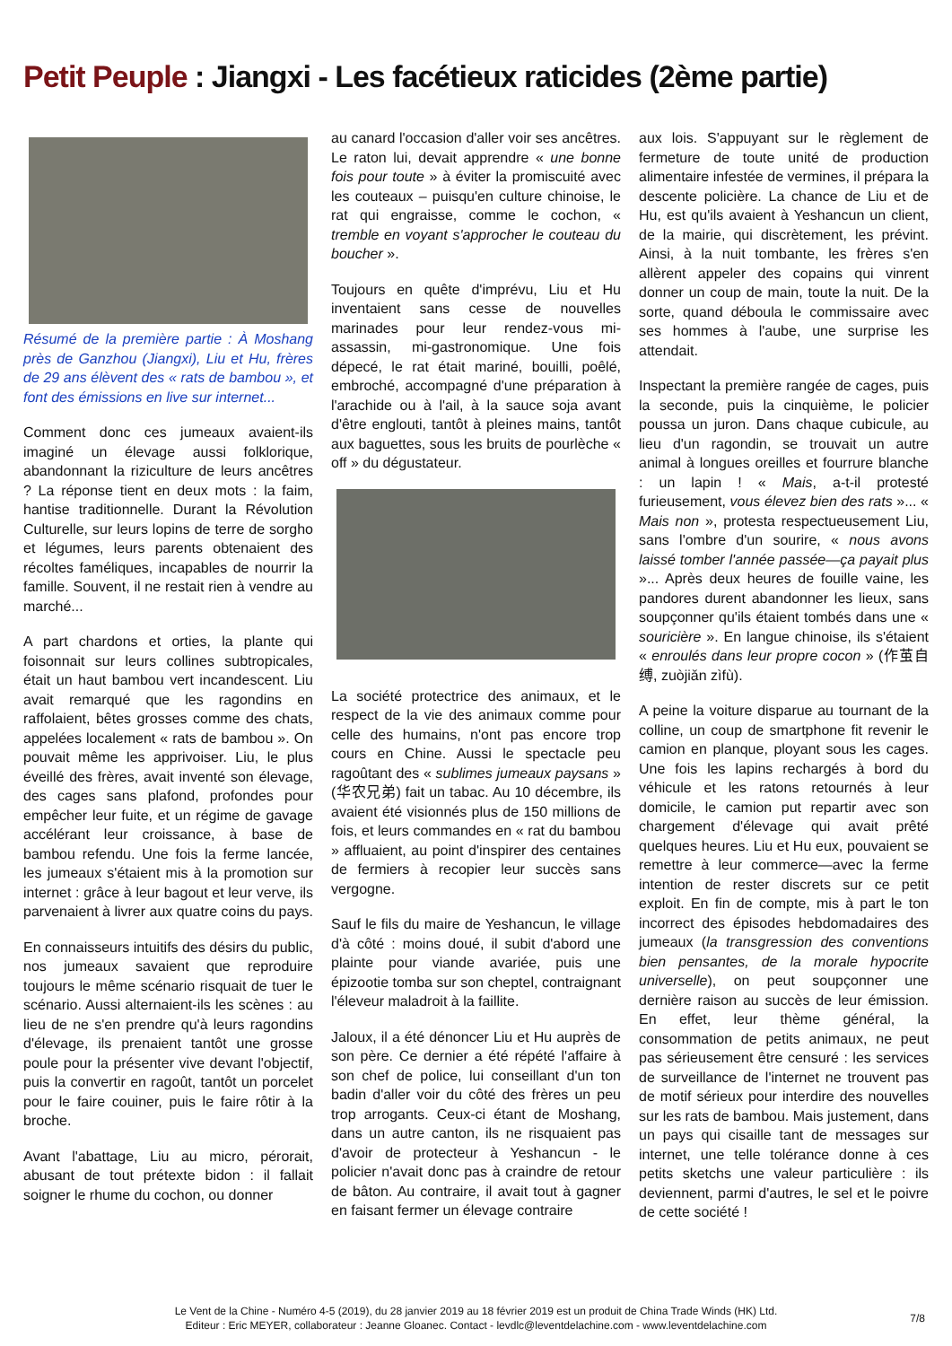Petit Peuple : Jiangxi - Les facétieux raticides (2ème partie)
Résumé de la première partie : À Moshang près de Ganzhou (Jiangxi), Liu et Hu, frères de 29 ans élèvent des « rats de bambou », et font des émissions en live sur internet...
Comment donc ces jumeaux avaient-ils imaginé un élevage aussi folklorique, abandonnant la riziculture de leurs ancêtres ? La réponse tient en deux mots : la faim, hantise traditionnelle. Durant la Révolution Culturelle, sur leurs lopins de terre de sorgho et légumes, leurs parents obtenaient des récoltes faméliques, incapables de nourrir la famille. Souvent, il ne restait rien à vendre au marché...
A part chardons et orties, la plante qui foisonnait sur leurs collines subtropicales, était un haut bambou vert incandescent. Liu avait remarqué que les ragondins en raffolaient, bêtes grosses comme des chats, appelées localement « rats de bambou ». On pouvait même les apprivoiser. Liu, le plus éveillé des frères, avait inventé son élevage, des cages sans plafond, profondes pour empêcher leur fuite, et un régime de gavage accélérant leur croissance, à base de bambou refendu. Une fois la ferme lancée, les jumeaux s'étaient mis à la promotion sur internet : grâce à leur bagout et leur verve, ils parvenaient à livrer aux quatre coins du pays.
En connaisseurs intuitifs des désirs du public, nos jumeaux savaient que reproduire toujours le même scénario risquait de tuer le scénario. Aussi alternaient-ils les scènes : au lieu de ne s'en prendre qu'à leurs ragondins d'élevage, ils prenaient tantôt une grosse poule pour la présenter vive devant l'objectif, puis la convertir en ragoût, tantôt un porcelet pour le faire couiner, puis le faire rôtir à la broche.
Avant l'abattage, Liu au micro, pérorait, abusant de tout prétexte bidon : il fallait soigner le rhume du cochon, ou donner
au canard l'occasion d'aller voir ses ancêtres. Le raton lui, devait apprendre « une bonne fois pour toute » à éviter la promiscuité avec les couteaux – puisqu'en culture chinoise, le rat qui engraisse, comme le cochon, « tremble en voyant s'approcher le couteau du boucher ».
Toujours en quête d'imprévu, Liu et Hu inventaient sans cesse de nouvelles marinades pour leur rendez-vous mi-assassin, mi-gastronomique. Une fois dépecé, le rat était mariné, bouilli, poêlé, embroché, accompagné d'une préparation à l'arachide ou à l'ail, à la sauce soja avant d'être englouti, tantôt à pleines mains, tantôt aux baguettes, sous les bruits de pourlèche « off » du dégustateur.
La société protectrice des animaux, et le respect de la vie des animaux comme pour celle des humains, n'ont pas encore trop cours en Chine. Aussi le spectacle peu ragoûtant des « sublimes jumeaux paysans » (华农兄弟) fait un tabac. Au 10 décembre, ils avaient été visionnés plus de 150 millions de fois, et leurs commandes en « rat du bambou » affluaient, au point d'inspirer des centaines de fermiers à recopier leur succès sans vergogne.
Sauf le fils du maire de Yeshancun, le village d'à côté : moins doué, il subit d'abord une plainte pour viande avariée, puis une épizootie tomba sur son cheptel, contraignant l'éleveur maladroit à la faillite.
Jaloux, il a été dénoncer Liu et Hu auprès de son père. Ce dernier a été répété l'affaire à son chef de police, lui conseillant d'un ton badin d'aller voir du côté des frères un peu trop arrogants. Ceux-ci étant de Moshang, dans un autre canton, ils ne risquaient pas d'avoir de protecteur à Yeshancun - le policier n'avait donc pas à craindre de retour de bâton. Au contraire, il avait tout à gagner en faisant fermer un élevage contraire
aux lois. S'appuyant sur le règlement de fermeture de toute unité de production alimentaire infestée de vermines, il prépara la descente policière. La chance de Liu et de Hu, est qu'ils avaient à Yeshancun un client, de la mairie, qui discrètement, les prévint. Ainsi, à la nuit tombante, les frères s'en allèrent appeler des copains qui vinrent donner un coup de main, toute la nuit. De la sorte, quand déboula le commissaire avec ses hommes à l'aube, une surprise les attendait.
Inspectant la première rangée de cages, puis la seconde, puis la cinquième, le policier poussa un juron. Dans chaque cubicule, au lieu d'un ragondin, se trouvait un autre animal à longues oreilles et fourrure blanche : un lapin ! « Mais, a-t-il protesté furieusement, vous élevez bien des rats »... « Mais non », protesta respectueusement Liu, sans l'ombre d'un sourire, « nous avons laissé tomber l'année passée—ça payait plus »... Après deux heures de fouille vaine, les pandores durent abandonner les lieux, sans soupçonner qu'ils étaient tombés dans une « souricière ». En langue chinoise, ils s'étaient « enroulés dans leur propre cocon » (作茧自缚, zuòjiǎn zìfù).
A peine la voiture disparue au tournant de la colline, un coup de smartphone fit revenir le camion en planque, ployant sous les cages. Une fois les lapins rechargés à bord du véhicule et les ratons retournés à leur domicile, le camion put repartir avec son chargement d'élevage qui avait prêté quelques heures. Liu et Hu eux, pouvaient se remettre à leur commerce—avec la ferme intention de rester discrets sur ce petit exploit. En fin de compte, mis à part le ton incorrect des épisodes hebdomadaires des jumeaux (la transgression des conventions bien pensantes, de la morale hypocrite universelle), on peut soupçonner une dernière raison au succès de leur émission. En effet, leur thème général, la consommation de petits animaux, ne peut pas sérieusement être censuré : les services de surveillance de l'internet ne trouvent pas de motif sérieux pour interdire des nouvelles sur les rats de bambou. Mais justement, dans un pays qui cisaille tant de messages sur internet, une telle tolérance donne à ces petits sketchs une valeur particulière : ils deviennent, parmi d'autres, le sel et le poivre de cette société !
Le Vent de la Chine - Numéro 4-5 (2019), du 28 janvier 2019 au 18 février 2019 est un produit de China Trade Winds (HK) Ltd.
Editeur : Eric MEYER, collaborateur : Jeanne Gloanec. Contact - levdlc@leventdelachine.com - www.leventdelachine.com
7/8